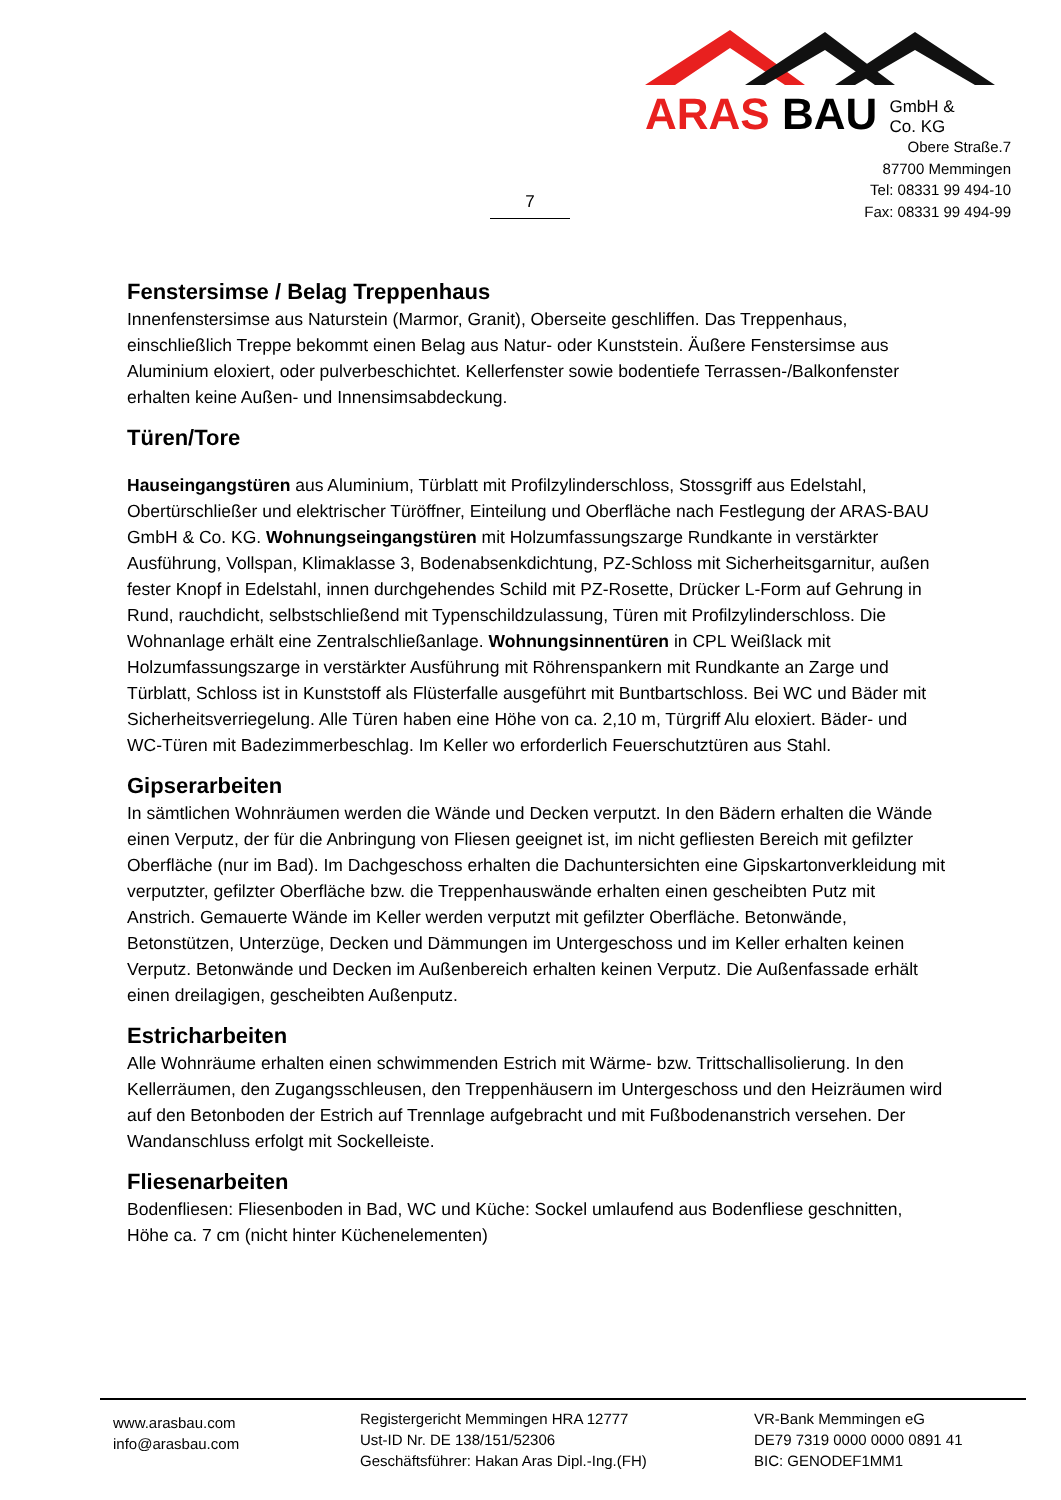ARAS BAU GmbH &
Co. KG
Obere Straße.7
87700 Memmingen
Tel: 08331 99 494-10
Fax: 08331 99 494-99
7
Fenstersimse / Belag Treppenhaus
Innenfenstersimse aus Naturstein (Marmor, Granit), Oberseite geschliffen. Das Treppenhaus, einschließlich Treppe bekommt einen Belag aus Natur- oder Kunststein. Äußere Fenstersimse aus Aluminium eloxiert, oder pulverbeschichtet. Kellerfenster sowie bodentiefe Terrassen-/Balkonfenster erhalten keine Außen- und Innensimsabdeckung.
Türen/Tore
Hauseingangstüren aus Aluminium, Türblatt mit Profilzylinderschloss, Stossgriff aus Edelstahl, Obertürschließer und elektrischer Türöffner, Einteilung und Oberfläche nach Festlegung der ARAS-BAU GmbH & Co. KG. Wohnungseingangstüren mit Holzumfassungszarge Rundkante in verstärkter Ausführung, Vollspan, Klimaklasse 3, Bodenabsenkdichtung, PZ-Schloss mit Sicherheitsgarnitur, außen fester Knopf in Edelstahl, innen durchgehendes Schild mit PZ-Rosette, Drücker L-Form auf Gehrung in Rund, rauchdicht, selbstschließend mit Typenschildzulassung, Türen mit Profilzylinderschloss. Die Wohnanlage erhält eine Zentralschließanlage. Wohnungsinnentüren in CPL Weißlack mit Holzumfassungszarge in verstärkter Ausführung mit Röhrenspankern mit Rundkante an Zarge und Türblatt, Schloss ist in Kunststoff als Flüsterfalle ausgeführt mit Buntbartschloss. Bei WC und Bäder mit Sicherheitsverriegelung. Alle Türen haben eine Höhe von ca. 2,10 m, Türgriff Alu eloxiert. Bäder- und WC-Türen mit Badezimmerbeschlag. Im Keller wo erforderlich Feuerschutztüren aus Stahl.
Gipserarbeiten
In sämtlichen Wohnräumen werden die Wände und Decken verputzt. In den Bädern erhalten die Wände einen Verputz, der für die Anbringung von Fliesen geeignet ist, im nicht gefliesten Bereich mit gefilzter Oberfläche (nur im Bad). Im Dachgeschoss erhalten die Dachuntersichten eine Gipskartonverkleidung mit verputzter, gefilzter Oberfläche bzw. die Treppenhauswände erhalten einen gescheibten Putz mit Anstrich. Gemauerte Wände im Keller werden verputzt mit gefilzter Oberfläche. Betonwände, Betonstützen, Unterzüge, Decken und Dämmungen im Untergeschoss und im Keller erhalten keinen Verputz. Betonwände und Decken im Außenbereich erhalten keinen Verputz. Die Außenfassade erhält einen dreilagigen, gescheibten Außenputz.
Estricharbeiten
Alle Wohnräume erhalten einen schwimmenden Estrich mit Wärme- bzw. Trittschallisolierung. In den Kellerräumen, den Zugangsschleusen, den Treppenhäusern im Untergeschoss und den Heizräumen wird auf den Betonboden der Estrich auf Trennlage aufgebracht und mit Fußbodenanstrich versehen. Der Wandanschluss erfolgt mit Sockelleiste.
Fliesenarbeiten
Bodenfliesen: Fliesenboden in Bad, WC und Küche: Sockel umlaufend aus Bodenfliese geschnitten, Höhe ca. 7 cm (nicht hinter Küchenelementen)
www.arasbau.com
info@arasbau.com
Registergericht Memmingen HRA 12777
Ust-ID Nr. DE 138/151/52306
Geschäftsführer: Hakan Aras Dipl.-Ing.(FH)
VR-Bank Memmingen eG
DE79 7319 0000 0000 0891 41
BIC: GENODEF1MM1